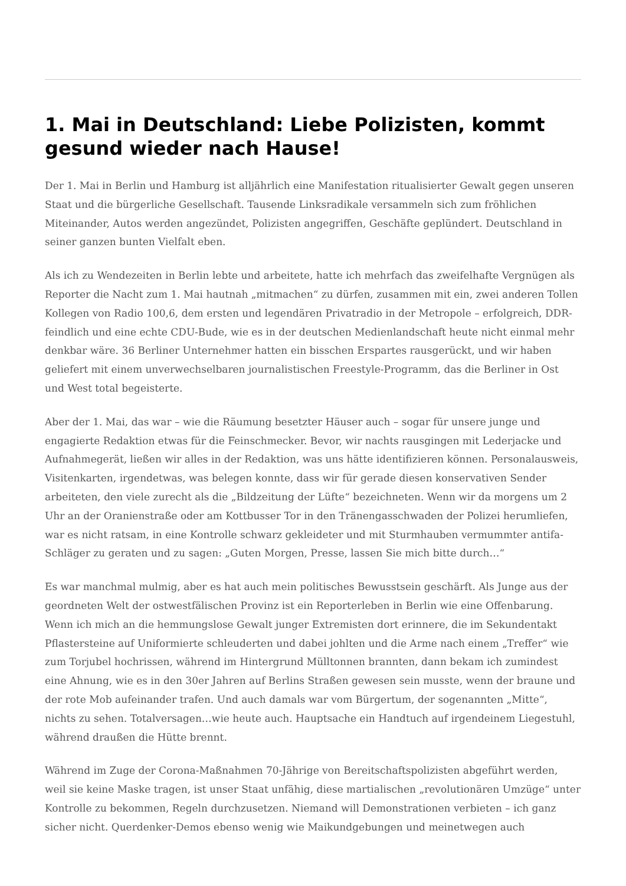1. Mai in Deutschland: Liebe Polizisten, kommt gesund wieder nach Hause!
Der 1. Mai in Berlin und Hamburg ist alljährlich eine Manifestation ritualisierter Gewalt gegen unseren Staat und die bürgerliche Gesellschaft. Tausende Linksradikale versammeln sich zum fröhlichen Miteinander, Autos werden angezündet, Polizisten angegriffen, Geschäfte geplündert. Deutschland in seiner ganzen bunten Vielfalt eben.
Als ich zu Wendezeiten in Berlin lebte und arbeitete, hatte ich mehrfach das zweifelhafte Vergnügen als Reporter die Nacht zum 1. Mai hautnah „mitmachen“ zu dürfen, zusammen mit ein, zwei anderen Tollen Kollegen von Radio 100,6, dem ersten und legendären Privatradio in der Metropole – erfolgreich, DDR-feindlich und eine echte CDU-Bude, wie es in der deutschen Medienlandschaft heute nicht einmal mehr denkbar wäre. 36 Berliner Unternehmer hatten ein bisschen Erspartes rausgerückt, und wir haben geliefert mit einem unverwechselbaren journalistischen Freestyle-Programm, das die Berliner in Ost und West total begeisterte.
Aber der 1. Mai, das war – wie die Räumung besetzter Häuser auch – sogar für unsere junge und engagierte Redaktion etwas für die Feinschmecker. Bevor, wir nachts rausgingen mit Lederjacke und Aufnahmegerät, ließen wir alles in der Redaktion, was uns hätte identifizieren können. Personalausweis, Visitenkarten, irgendetwas, was belegen konnte, dass wir für gerade diesen konservativen Sender arbeiteten, den viele zurecht als die „Bildzeitung der Lüfte“ bezeichneten. Wenn wir da morgens um 2 Uhr an der Oranienstraße oder am Kottbusser Tor in den Tränengasschwaden der Polizei herumliefen, war es nicht ratsam, in eine Kontrolle schwarz gekleideter und mit Sturmhauben vermummter antifa-Schläger zu geraten und zu sagen: „Guten Morgen, Presse, lassen Sie mich bitte durch…“
Es war manchmal mulmig, aber es hat auch mein politisches Bewusstsein geschärft. Als Junge aus der geordneten Welt der ostwestfälischen Provinz ist ein Reporterleben in Berlin wie eine Offenbarung. Wenn ich mich an die hemmungslose Gewalt junger Extremisten dort erinnere, die im Sekundentakt Pflastersteine auf Uniformierte schleuderten und dabei johlten und die Arme nach einem „Treffer“ wie zum Torjubel hochrissen, während im Hintergrund Mülltonnen brannten, dann bekam ich zumindest eine Ahnung, wie es in den 30er Jahren auf Berlins Straßen gewesen sein musste, wenn der braune und der rote Mob aufeinander trafen. Und auch damals war vom Bürgertum, der sogenannten „Mitte“, nichts zu sehen. Totalversagen…wie heute auch. Hauptsache ein Handtuch auf irgendeinem Liegestuhl, während draußen die Hütte brennt.
Während im Zuge der Corona-Maßnahmen 70-Jährige von Bereitschaftspolizisten abgeführt werden, weil sie keine Maske tragen, ist unser Staat unfähig, diese martialischen „revolutionären Umzüge“ unter Kontrolle zu bekommen, Regeln durchzusetzen. Niemand will Demonstrationen verbieten – ich ganz sicher nicht. Querdenker-Demos ebenso wenig wie Maikundgebungen und meinetwegen auch